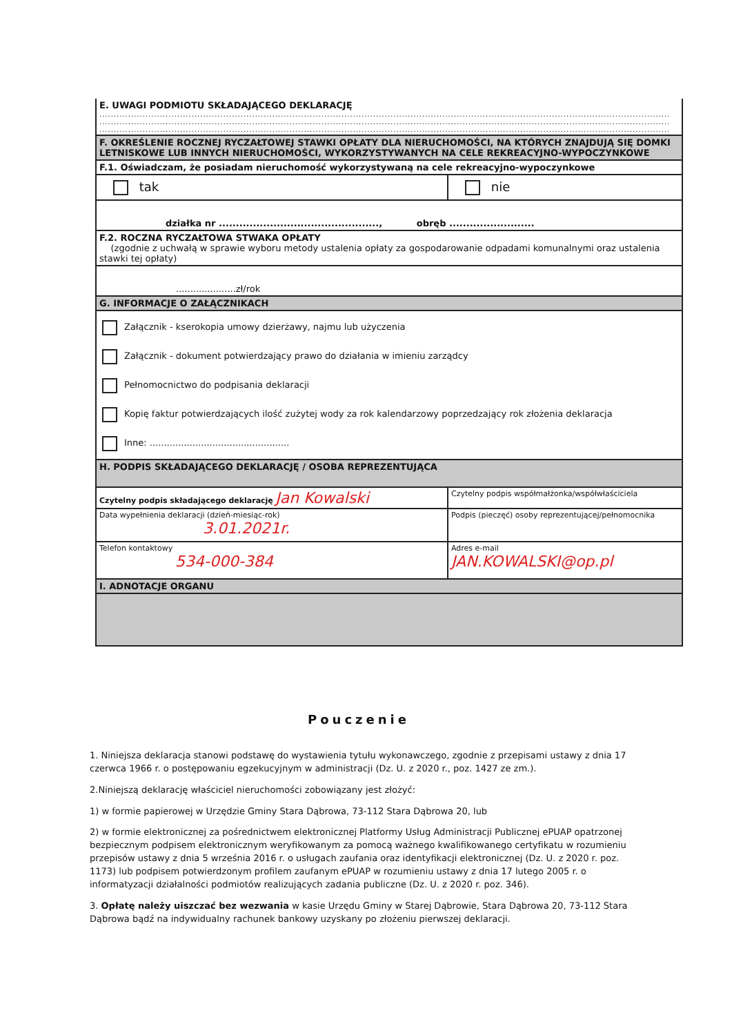| E. UWAGI PODMIOTU SKŁADAJĄCEGO DEKLARACJĘ ...................................................................................................................................................................................................... ...................................................................................................................................................................................................... ...................................................................................................................................................................................................... | |
| F. OKREŚLENIE ROCZNEJ RYCZAŁTOWEJ STAWKI OPŁATY DLA NIERUCHOMOŚCI, NA KTÓRYCH ZNAJDUJĄ SIĘ DOMKI LETNISKOWE LUB INNYCH NIERUCHOMOŚCI, WYKORZYSTYWANYCH NA CELE REKREACYJNO-WYPOCZYNKOWE | |
| F.1. Oświadczam, że posiadam nieruchomość wykorzystywaną na cele rekreacyjno-wypoczynkowe | |
| tak | nie |
| działka nr ..............................................., obręb ......................... | |
| F.2. ROCZNA RYCZAŁTOWA STWAKA OPŁATY (zgodnie z uchwałą w sprawie wyboru metody ustalenia opłaty za gospodarowanie odpadami komunalnymi oraz ustalenia stawki tej opłaty) | |
| .....................zł/rok | |
| G. INFORMACJE O ZAŁĄCZNIKACH | |
| Załącznik - kserokopia umowy dzierżawy, najmu lub użyczenia Załącznik - dokument potwierdzający prawo do działania w imieniu zarządcy Pełnomocnictwo do podpisania deklaracji Kopię faktur potwierdzających ilość zużytej wody za rok kalendarzowy poprzedzający rok złożenia deklaracja Inne: ................................................. | |
| H. PODPIS SKŁADAJĄCEGO DEKLARACJĘ / OSOBA REPREZENTUJĄCA | |
| Czytelny podpis składającego deklarację Jan Kowalski | Czytelny podpis współmałżonka/współwłaściciela |
| Data wypełnienia deklaracji (dzień-miesiąc-rok) 3.01.2021r. | Podpis (pieczęć) osoby reprezentującej/pełnomocnika |
| Telefon kontaktowy 534-000-384 | Adres e-mail JAN.KOWALSKI@op.pl |
| I. ADNOTACJE ORGANU | |
Pouczenie
1. Niniejsza deklaracja stanowi podstawę do wystawienia tytułu wykonawczego, zgodnie z przepisami ustawy z dnia 17 czerwca 1966 r. o postępowaniu egzekucyjnym w administracji (Dz. U. z 2020 r., poz. 1427 ze zm.).
2.Niniejszą deklarację właściciel nieruchomości zobowiązany jest złożyć:
1) w formie papierowej w Urzędzie Gminy Stara Dąbrowa, 73-112 Stara Dąbrowa 20, lub
2) w formie elektronicznej za pośrednictwem elektronicznej Platformy Usług Administracji Publicznej ePUAP opatrzonej bezpiecznym podpisem elektronicznym weryfikowanym za pomocą ważnego kwalifikowanego certyfikatu w rozumieniu przepisów ustawy z dnia 5 września 2016 r. o usługach zaufania oraz identyfikacji elektronicznej (Dz. U. z 2020 r. poz. 1173) lub podpisem potwierdzonym profilem zaufanym ePUAP w rozumieniu ustawy z dnia 17 lutego 2005 r. o informatyzacji działalności podmiotów realizujących zadania publiczne (Dz. U. z 2020 r. poz. 346).
3. Opłatę należy uiszczać bez wezwania w kasie Urzędu Gminy w Starej Dąbrowie, Stara Dąbrowa 20, 73-112 Stara Dąbrowa bądź na indywidualny rachunek bankowy uzyskany po złożeniu pierwszej deklaracji.